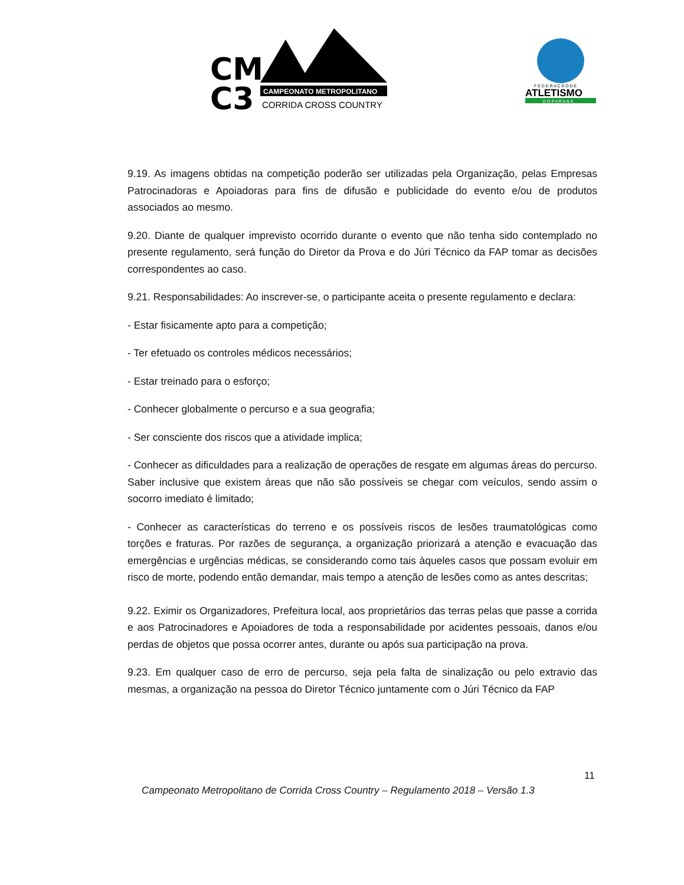CM
C3
CAMPEONATO METROPOLITANO
CORRIDA CROSS COUNTRY
F E D E R A Ç Ã O D E
ATLETISMO
D O P A R A N Á
9.19. As imagens obtidas na competição poderão ser utilizadas pela Organização, pelas Empresas Patrocinadoras e Apoiadoras para fins de difusão e publicidade do evento e/ou de produtos associados ao mesmo.
9.20. Diante de qualquer imprevisto ocorrido durante o evento que não tenha sido contemplado no presente regulamento, será função do Diretor da Prova e do Júri Técnico da FAP tomar as decisões correspondentes ao caso.
9.21. Responsabilidades: Ao inscrever-se, o participante aceita o presente regulamento e declara:
- Estar fisicamente apto para a competição;
- Ter efetuado os controles médicos necessários;
- Estar treinado para o esforço;
- Conhecer globalmente o percurso e a sua geografia;
- Ser consciente dos riscos que a atividade implica;
- Conhecer as dificuldades para a realização de operações de resgate em algumas áreas do percurso. Saber inclusive que existem áreas que não são possíveis se chegar com veículos, sendo assim o socorro imediato é limitado;
- Conhecer as características do terreno e os possíveis riscos de lesões traumatológicas como torções e fraturas. Por razões de segurança, a organização priorizará a atenção e evacuação das emergências e urgências médicas, se considerando como tais àqueles casos que possam evoluir em risco de morte, podendo então demandar, mais tempo a atenção de lesões como as antes descritas;
9.22. Eximir os Organizadores, Prefeitura local, aos proprietários das terras pelas que passe a corrida e aos Patrocinadores e Apoiadores de toda a responsabilidade por acidentes pessoais, danos e/ou perdas de objetos que possa ocorrer antes, durante ou após sua participação na prova.
9.23. Em qualquer caso de erro de percurso, seja pela falta de sinalização ou pelo extravio das mesmas, a organização na pessoa do Diretor Técnico juntamente com o Júri Técnico da FAP
11
Campeonato Metropolitano de Corrida Cross Country – Regulamento 2018 – Versão 1.3